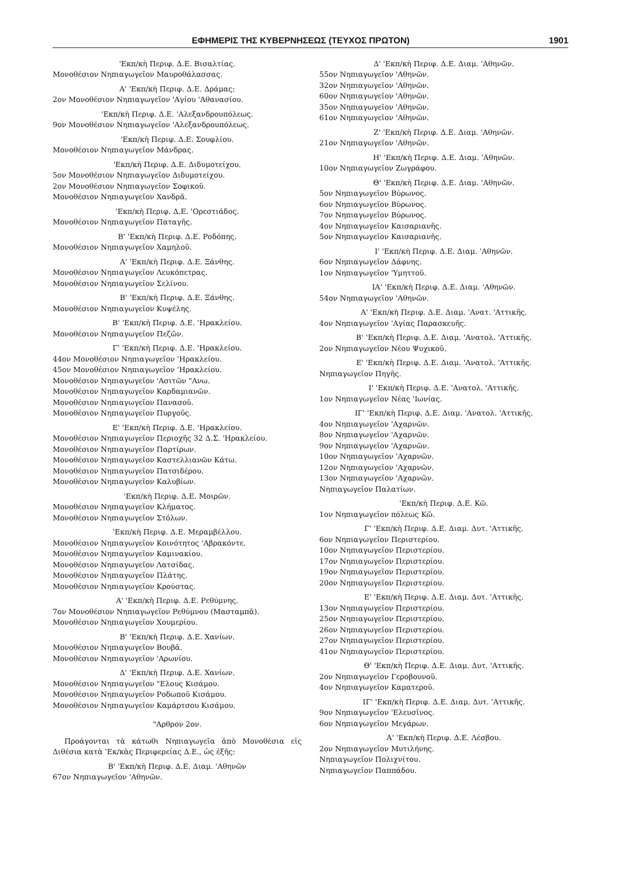ΕΦΗΜΕΡΙΣ ΤΗΣ ΚΥΒΕΡΝΗΣΕΩΣ (ΤΕΥΧΟΣ ΠΡΩΤΟΝ) 1901
'Εκπ/κὴ Περιφ. Δ.Ε. Βισαλτίας.
Μονοθέσιον Νηπιαγωγεῖον Μαυροθάλασσας.
Α' 'Εκπ/κὴ Περιφ. Δ.Ε. Δράμας:
2ον Μονοθέσιον Νηπιαγωγεῖον 'Αγίου 'Αθανασίου.
'Εκπ/κὴ Περιφ. Δ.Ε. 'Αλεξανδρουπόλεως.
9ον Μονοθέσιον Νηπιαγωγεῖον 'Αλεξανδρουπόλεως.
'Εκπ/κὴ Περιφ. Δ.Ε. Σουφλίου.
Μονοθέσιον Νηπιαγωγεῖον Μάνδρας.
'Εκπ/κὴ Περιφ. Δ.Ε. Διδυμοτείχου.
5ον Μονοθέσιον Νηπιαγωγεῖον Διδυμοτείχου.
2ον Μονοθέσιον Νηπιαγωγεῖον Σοφικοῦ.
Μονοθέσιον Νηπιαγωγεῖον Χανδρᾶ.
'Εκπ/κὴ Περιφ. Δ.Ε. 'Ορεστιάδος.
Μονοθέσιον Νηπιαγωγεῖον Παταγῆς.
Β' 'Εκπ/κὴ Περιφ. Δ.Ε. Ροδόπης.
Μονοθέσιον Νηπιαγωγεῖον Χαμηλοῦ.
Α' 'Εκπ/κὴ Περιφ. Δ.Ε. Ξάνθης.
Μονοθέσιον Νηπιαγωγεῖον Λευκόπετρας.
Μονοθέσιον Νηπιαγωγεῖον Σελίνου.
Β' 'Εκπ/κὴ Περιφ. Δ.Ε. Ξάνθης.
Μονοθέσιον Νηπιαγωγεῖον Κυψέλης.
Β' 'Εκπ/κὴ Περιφ. Δ.Ε. 'Ηρακλείου.
Μονοθέσιον Νηπιαγωγεῖον Πεζῶν.
Γ' 'Εκπ/κὴ Περιφ. Δ.Ε. 'Ηρακλείου.
44ον Μονοθέσιον Νηπιαγωγεῖον 'Ηρακλείου.
45ον Μονοθέσιον Νηπιαγωγεῖον 'Ηρακλείου.
Μονοθέσιον Νηπιαγωγεῖον 'Ασιτῶν "Ανω.
Μονοθέσιον Νηπιαγωγεῖον Καρδαμιανῶν.
Μονοθέσιον Νηπιαγωγεῖον Πανασοῦ.
Μονοθέσιον Νηπιαγωγεῖον Πυργοῦς.
Ε' 'Εκπ/κὴ Περιφ. Δ.Ε. 'Ηρακλείου.
Μονοθέσιον Νηπιαγωγεῖον Περιοχῆς 32 Δ.Σ. 'Ηρακλείου.
Μονοθέσιον Νηπιαγωγεῖον Παρτίρων.
Μονοθέσιον Νηπιαγωγεῖον Καστελλιανῶν Κάτω.
Μονοθέσιον Νηπιαγωγεῖον Πατσιδέρου.
Μονοθέσιον Νηπιαγωγεῖον Καλυβίων.
'Εκπ/κὴ Περιφ. Δ.Ε. Μοιρῶν.
Μονοθέσιον Νηπιαγωγεῖον Κλήματος.
Μονοθέσιον Νηπιαγωγεῖον Στόλων.
'Εκπ/κὴ Περιφ. Δ.Ε. Μεραμβέλλου.
Μονοθέσιον Νηπιαγωγεῖον Κοινότητος 'Αβρακόντε.
Μονοθέσιον Νηπιαγωγεῖον Καμινακίου.
Μονοθέσιον Νηπιαγωγεῖον Λατσίδας.
Μονοθέσιον Νηπιαγωγεῖον Πλάτης.
Μονοθέσιον Νηπιαγωγεῖον Κρούστας.
Α' 'Εκπ/κὴ Περιφ. Δ.Ε. Ρεθύμνης.
7ον Μονοθέσιον Νηπιαγωγεῖον Ρεθύμνου (Μασταμπᾶ).
Μονοθέσιον Νηπιαγωγεῖον Χουμερίου.
Β' 'Εκπ/κὴ Περιφ. Δ.Ε. Χανίων.
Μονοθέσιον Νηπιαγωγεῖον Βουβᾶ.
Μονοθέσιον Νηπιαγωγεῖον 'Αρωνίου.
Δ' 'Εκπ/κὴ Περιφ. Δ.Ε. Χανίων.
Μονοθέσιον Νηπιαγωγεῖον "Ελους Κισάμου.
Μονοθέσιον Νηπιαγωγεῖον Ροδωποῦ Κισάμου.
Μονοθέσιον Νηπιαγωγεῖον Καμάρτσου Κισάμου.
"Αρθρον 2ον.
Προάγονται τὰ κάτωθι Νηπιαγωγεῖα ἀπὸ Μονοθέσια εἰς Διθέσια κατὰ 'Εκ/κὰς Περιφερείας Δ.Ε., ὡς ἑξῆς:
Β' 'Εκπ/κὴ Περιφ. Δ.Ε. Διαμ. 'Αθηνῶν
67ον Νηπιαγωγεῖον 'Αθηνῶν.
Δ' 'Εκπ/κὴ Περιφ. Δ.Ε. Διαμ. 'Αθηνῶν.
55ον Νηπιαγωγεῖον 'Αθηνῶν.
32ον Νηπιαγωγεῖον 'Αθηνῶν.
60ον Νηπιαγωγεῖον 'Αθηνῶν.
35ον Νηπιαγωγεῖον 'Αθηνῶν.
61ον Νηπιαγωγεῖον 'Αθηνῶν.
Ζ' 'Εκπ/κὴ Περιφ. Δ.Ε. Διαμ. 'Αθηνῶν.
21ον Νηπιαγωγεῖον 'Αθηνῶν.
Η' 'Εκπ/κὴ Περιφ. Δ.Ε. Διαμ. 'Αθηνῶν.
10ον Νηπιαγωγεῖον Ζωγράφου.
Θ' 'Εκπ/κὴ Περιφ. Δ.Ε. Διαμ. 'Αθηνῶν.
5ον Νηπιαγωγεῖον Βύρωνος.
6ον Νηπιαγωγεῖον Βύρωνος.
7ον Νηπιαγωγεῖον Βύρωνος.
4ον Νηπιαγωγεῖον Καισαριανῆς.
5ον Νηπιαγωγεῖον Καισαριανῆς.
Ι' 'Εκπ/κὴ Περιφ. Δ.Ε. Διαμ. 'Αθηνῶν.
6ον Νηπιαγωγεῖον Δάφνης.
1ον Νηπιαγωγεῖον 'Υμηττοῦ.
ΙΑ' 'Εκπ/κὴ Περιφ. Δ.Ε. Διαμ. 'Αθηνῶν.
54ον Νηπιαγωγεῖον 'Αθηνῶν.
Α' 'Εκπ/κὴ Περιφ. Δ.Ε. Διαμ. 'Ανατ. 'Αττικῆς.
4ον Νηπιαγωγεῖον 'Αγίας Παρασκευῆς.
Β' 'Εκπ/κὴ Περιφ. Δ.Ε. Διαμ. 'Ανατολ. 'Αττικῆς.
2ον Νηπιαγωγεῖον Νέου Ψυχικοῦ.
Ε' 'Εκπ/κὴ Περιφ. Δ.Ε. Διαμ. 'Ανατολ. 'Αττικῆς.
Νηπιαγωγεῖον Πηγῆς.
Ι' 'Εκπ/κὴ Περιφ. Δ.Ε. 'Ανατολ. 'Αττικῆς.
1ον Νηπιαγωγεῖον Νέας 'Ιωνίας.
ΙΓ' 'Εκπ/κὴ Περιφ. Δ.Ε. Διαμ. 'Ανατολ. 'Αττικῆς.
4ον Νηπιαγωγεῖον 'Αχαρνῶν.
8ον Νηπιαγωγεῖον 'Αχαρνῶν.
9ον Νηπιαγωγεῖον 'Αχαρνῶν.
10ον Νηπιαγωγεῖον 'Αχαρνῶν.
12ον Νηπιαγωγεῖον 'Αχαρνῶν.
13ον Νηπιαγωγεῖον 'Αχαρνῶν.
Νηπιαγωγεῖον Παλατίων.
'Εκπ/κὴ Περιφ. Δ.Ε. Κῶ.
1ον Νηπιαγωγεῖον πόλεως Κῶ.
Γ' 'Εκπ/κὴ Περιφ. Δ.Ε. Διαμ. Δυτ. 'Αττικῆς.
6ον Νηπιαγωγεῖον Περιστερίου.
10ον Νηπιαγωγεῖον Περιστερίου.
17ον Νηπιαγωγεῖον Περιστερίου.
19ον Νηπιαγωγεῖον Περιστερίου.
20ον Νηπιαγωγεῖον Περιστερίου.
Ε' 'Εκπ/κὴ Περιφ. Δ.Ε. Διαμ. Δυτ. 'Αττικῆς.
13ον Νηπιαγωγεῖον Περιστερίου.
25ον Νηπιαγωγεῖον Περιστερίου.
26ον Νηπιαγωγεῖον Περιστερίου.
27ον Νηπιαγωγεῖον Περιστερίου.
41ον Νηπιαγωγεῖον Περιστερίου.
Θ' 'Εκπ/κὴ Περιφ. Δ.Ε. Διαμ. Δυτ. 'Αττικῆς.
2ον Νηπιαγωγεῖον Γεροβουνοῦ.
4ον Νηπιαγωγεῖον Καματεροῦ.
ΙΓ' 'Εκπ/κὴ Περιφ. Δ.Ε. Διαμ. Δυτ. 'Αττικῆς.
9ον Νηπιαγωγεῖον 'Ελευσῖνος.
6ον Νηπιαγωγεῖον Μεγάρων.
Α' 'Εκπ/κὴ Περιφ. Δ.Ε. Λέσβου.
2ον Νηπιαγωγεῖον Μυτιλήνης.
Νηπιαγωγεῖον Πολιχνίτου.
Νηπιαγωγεῖον Παππάδου.